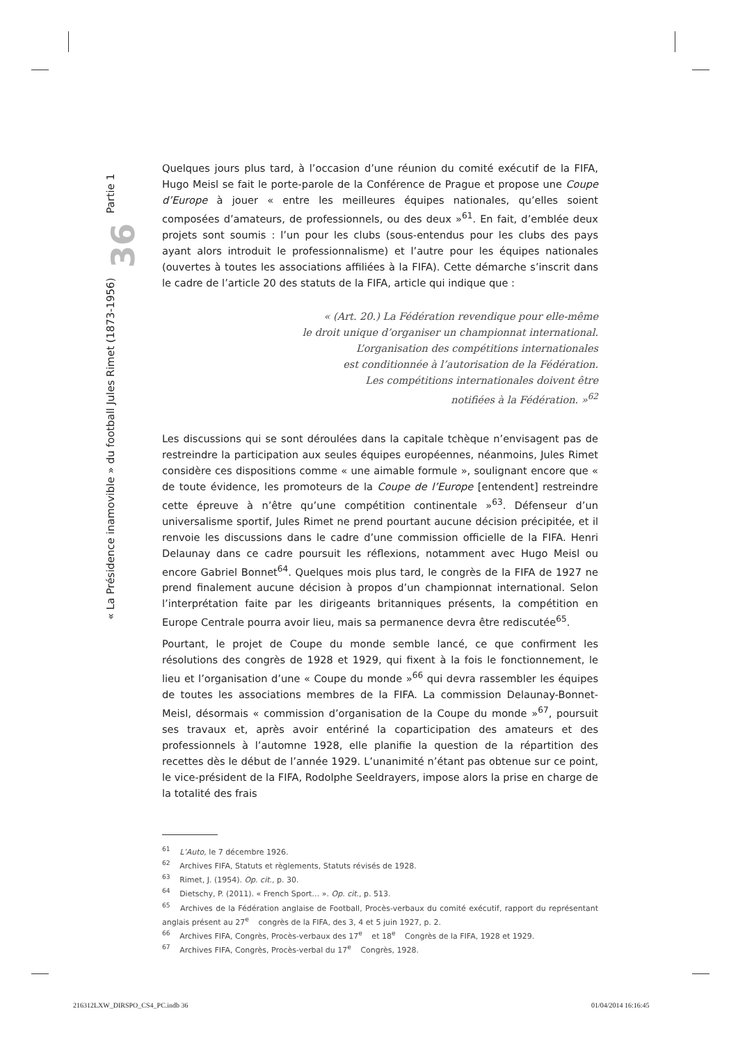« La Présidence inamovible » du football Jules Rimet (1873-1956) 36 Partie 1
Quelques jours plus tard, à l’occasion d’une réunion du comité exécutif de la FIFA, Hugo Meisl se fait le porte-parole de la Conférence de Prague et propose une Coupe d’Europe à jouer « entre les meilleures équipes nationales, qu’elles soient composées d’amateurs, de professionnels, ou des deux »<sup>61</sup>. En fait, d’emblée deux projets sont soumis : l’un pour les clubs (sous-entendus pour les clubs des pays ayant alors introduit le professionnalisme) et l’autre pour les équipes nationales (ouvertes à toutes les associations affiliées à la FIFA). Cette démarche s’inscrit dans le cadre de l’article 20 des statuts de la FIFA, article qui indique que :
« (Art. 20.) La Fédération revendique pour elle-même
le droit unique d’organiser un championnat international.
L’organisation des compétitions internationales
est conditionnée à l’autorisation de la Fédération.
Les compétitions internationales doivent être
notifiées à la Fédération. »<sup>62</sup>
Les discussions qui se sont déroulées dans la capitale tchèque n’envisagent pas de restreindre la participation aux seules équipes européennes, néanmoins, Jules Rimet considère ces dispositions comme « une aimable formule », soulignant encore que « de toute évidence, les promoteurs de la Coupe de l’Europe [entendent] restreindre cette épreuve à n’être qu’une compétition continentale »<sup>63</sup>. Défenseur d’un universalisme sportif, Jules Rimet ne prend pourtant aucune décision précipitée, et il renvoie les discussions dans le cadre d’une commission officielle de la FIFA. Henri Delaunay dans ce cadre poursuit les réflexions, notamment avec Hugo Meisl ou encore Gabriel Bonnet<sup>64</sup>. Quelques mois plus tard, le congrès de la FIFA de 1927 ne prend finalement aucune décision à propos d’un championnat international. Selon l’interprétation faite par les dirigeants britanniques présents, la compétition en Europe Centrale pourra avoir lieu, mais sa permanence devra être rediscutée<sup>65</sup>.
Pourtant, le projet de Coupe du monde semble lancé, ce que confirment les résolutions des congrès de 1928 et 1929, qui fixent à la fois le fonctionnement, le lieu et l’organisation d’une « Coupe du monde »<sup>66</sup> qui devra rassembler les équipes de toutes les associations membres de la FIFA. La commission Delaunay-Bonnet-Meisl, désormais « commission d’organisation de la Coupe du monde »<sup>67</sup>, poursuit ses travaux et, après avoir entériné la coparticipation des amateurs et des professionnels à l’automne 1928, elle planifie la question de la répartition des recettes dès le début de l’année 1929. L’unanimité n’étant pas obtenue sur ce point, le vice-président de la FIFA, Rodolphe Seeldrayers, impose alors la prise en charge de la totalité des frais
<sup>61</sup> L’Auto, le 7 décembre 1926.
<sup>62</sup> Archives FIFA, Statuts et règlements, Statuts révisés de 1928.
<sup>63</sup> Rimet, J. (1954). Op. cit., p. 30.
<sup>64</sup> Dietschy, P. (2011). « French Sport… ». Op. cit., p. 513.
<sup>65</sup> Archives de la Fédération anglaise de Football, Procès-verbaux du comité exécutif, rapport du représentant anglais présent au 27<sup>e</sup> congrès de la FIFA, des 3, 4 et 5 juin 1927, p. 2.
<sup>66</sup> Archives FIFA, Congrès, Procès-verbaux des 17<sup>e</sup> et 18<sup>e</sup> Congrès de la FIFA, 1928 et 1929.
<sup>67</sup> Archives FIFA, Congrès, Procès-verbal du 17<sup>e</sup> Congrès, 1928.
216312LXW_DIRSPO_CS4_PC.indb 36
01/04/2014 16:16:45